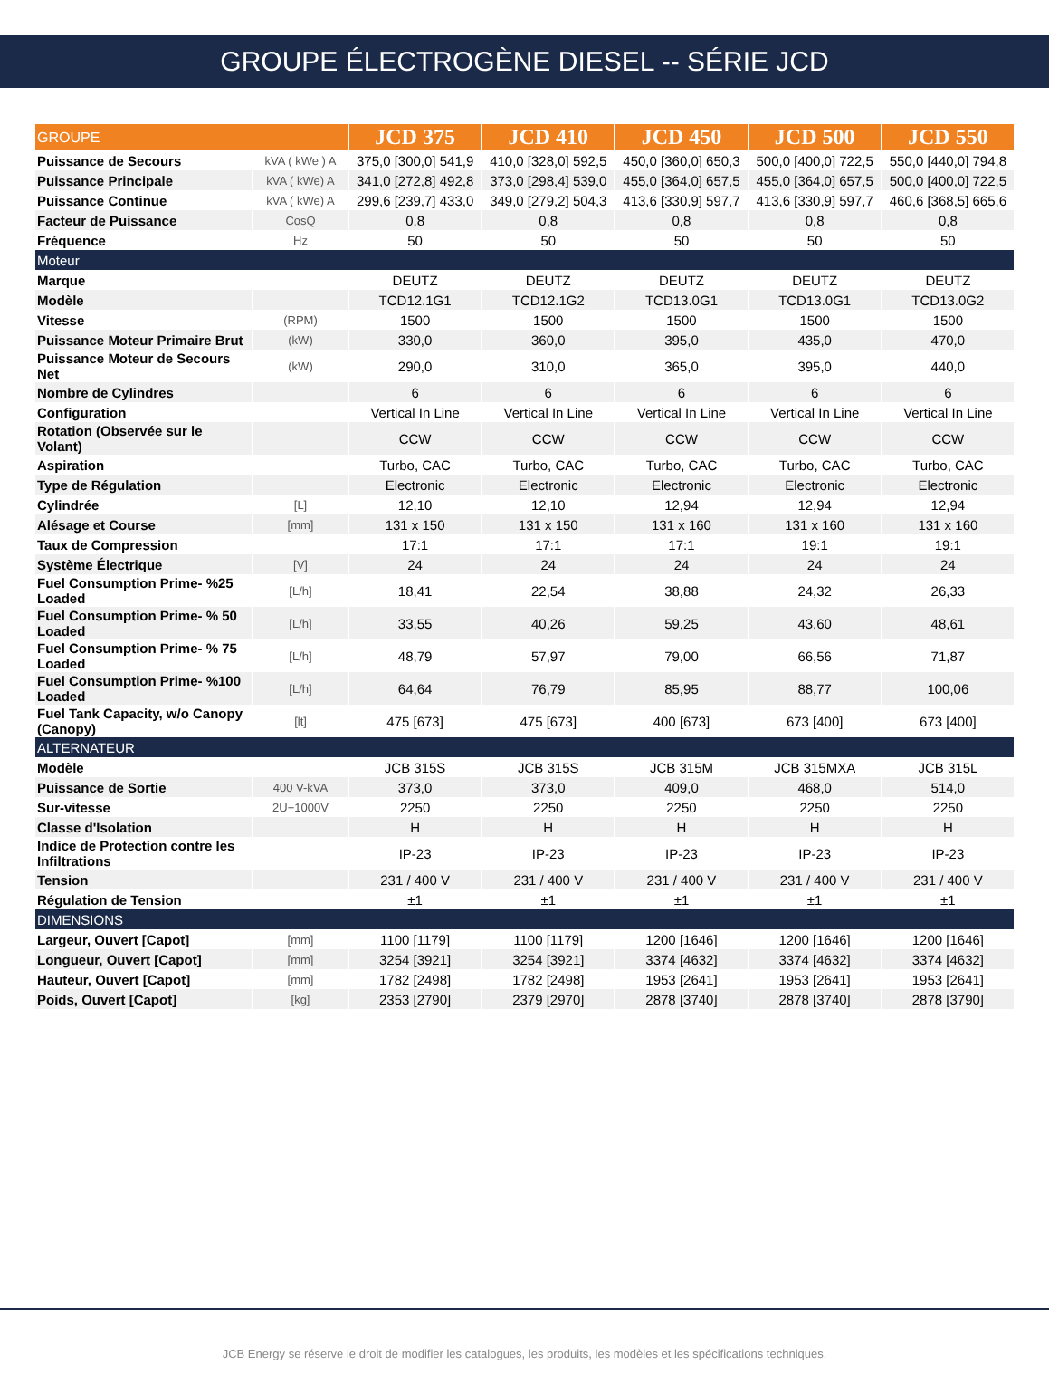GROUPE ÉLECTROGÈNE DIESEL -- SÉRIE JCD
| GROUPE | | JCD 375 | JCD 410 | JCD 450 | JCD 500 | JCD 550 |
| Puissance de Secours | kVA ( kWe ) A | 375,0 [300,0] 541,9 | 410,0 [328,0] 592,5 | 450,0 [360,0] 650,3 | 500,0 [400,0] 722,5 | 550,0 [440,0] 794,8 |
| Puissance Principale | kVA ( kWe) A | 341,0 [272,8] 492,8 | 373,0 [298,4] 539,0 | 455,0 [364,0] 657,5 | 455,0 [364,0] 657,5 | 500,0 [400,0] 722,5 |
| Puissance Continue | kVA ( kWe) A | 299,6 [239,7] 433,0 | 349,0 [279,2] 504,3 | 413,6 [330,9] 597,7 | 413,6 [330,9] 597,7 | 460,6 [368,5] 665,6 |
| Facteur de Puissance | CosQ | 0,8 | 0,8 | 0,8 | 0,8 | 0,8 |
| Fréquence | Hz | 50 | 50 | 50 | 50 | 50 |
| Moteur | | | | | | |
| Marque | | DEUTZ | DEUTZ | DEUTZ | DEUTZ | DEUTZ |
| Modèle | | TCD12.1G1 | TCD12.1G2 | TCD13.0G1 | TCD13.0G1 | TCD13.0G2 |
| Vitesse | (RPM) | 1500 | 1500 | 1500 | 1500 | 1500 |
| Puissance Moteur Primaire Brut | (kW) | 330,0 | 360,0 | 395,0 | 435,0 | 470,0 |
| Puissance Moteur de Secours Net | (kW) | 290,0 | 310,0 | 365,0 | 395,0 | 440,0 |
| Nombre de Cylindres | | 6 | 6 | 6 | 6 | 6 |
| Configuration | | Vertical In Line | Vertical In Line | Vertical In Line | Vertical In Line | Vertical In Line |
| Rotation (Observée sur le Volant) | | CCW | CCW | CCW | CCW | CCW |
| Aspiration | | Turbo, CAC | Turbo, CAC | Turbo, CAC | Turbo, CAC | Turbo, CAC |
| Type de Régulation | | Electronic | Electronic | Electronic | Electronic | Electronic |
| Cylindrée | [L] | 12,10 | 12,10 | 12,94 | 12,94 | 12,94 |
| Alésage et Course | [mm] | 131 x 150 | 131 x 150 | 131 x 160 | 131 x 160 | 131 x 160 |
| Taux de Compression | | 17:1 | 17:1 | 17:1 | 19:1 | 19:1 |
| Système Électrique | [V] | 24 | 24 | 24 | 24 | 24 |
| Fuel Consumption Prime- %25 Loaded | [L/h] | 18,41 | 22,54 | 38,88 | 24,32 | 26,33 |
| Fuel Consumption Prime- % 50 Loaded | [L/h] | 33,55 | 40,26 | 59,25 | 43,60 | 48,61 |
| Fuel Consumption Prime- % 75 Loaded | [L/h] | 48,79 | 57,97 | 79,00 | 66,56 | 71,87 |
| Fuel Consumption Prime- %100 Loaded | [L/h] | 64,64 | 76,79 | 85,95 | 88,77 | 100,06 |
| Fuel Tank Capacity, w/o Canopy (Canopy) | [lt] | 475 [673] | 475 [673] | 400 [673] | 673 [400] | 673 [400] |
| ALTERNATEUR | | | | | | |
| Modèle | | JCB 315S | JCB 315S | JCB 315M | JCB 315MXA | JCB 315L |
| Puissance de Sortie | 400 V-kVA | 373,0 | 373,0 | 409,0 | 468,0 | 514,0 |
| Sur-vitesse | 2U+1000V | 2250 | 2250 | 2250 | 2250 | 2250 |
| Classe d'Isolation | | H | H | H | H | H |
| Indice de Protection contre les Infiltrations | | IP-23 | IP-23 | IP-23 | IP-23 | IP-23 |
| Tension | | 231 / 400 V | 231 / 400 V | 231 / 400 V | 231 / 400 V | 231 / 400 V |
| Régulation de Tension | | ±1 | ±1 | ±1 | ±1 | ±1 |
| DIMENSIONS | | | | | | |
| Largeur, Ouvert [Capot] | [mm] | 1100 [1179] | 1100 [1179] | 1200 [1646] | 1200 [1646] | 1200 [1646] |
| Longueur, Ouvert [Capot] | [mm] | 3254 [3921] | 3254 [3921] | 3374 [4632] | 3374 [4632] | 3374 [4632] |
| Hauteur, Ouvert [Capot] | [mm] | 1782 [2498] | 1782 [2498] | 1953 [2641] | 1953 [2641] | 1953 [2641] |
| Poids, Ouvert [Capot] | [kg] | 2353 [2790] | 2379 [2970] | 2878 [3740] | 2878 [3740] | 2878 [3790] |
JCB Energy se réserve le droit de modifier les catalogues, les produits, les modèles et les spécifications techniques.